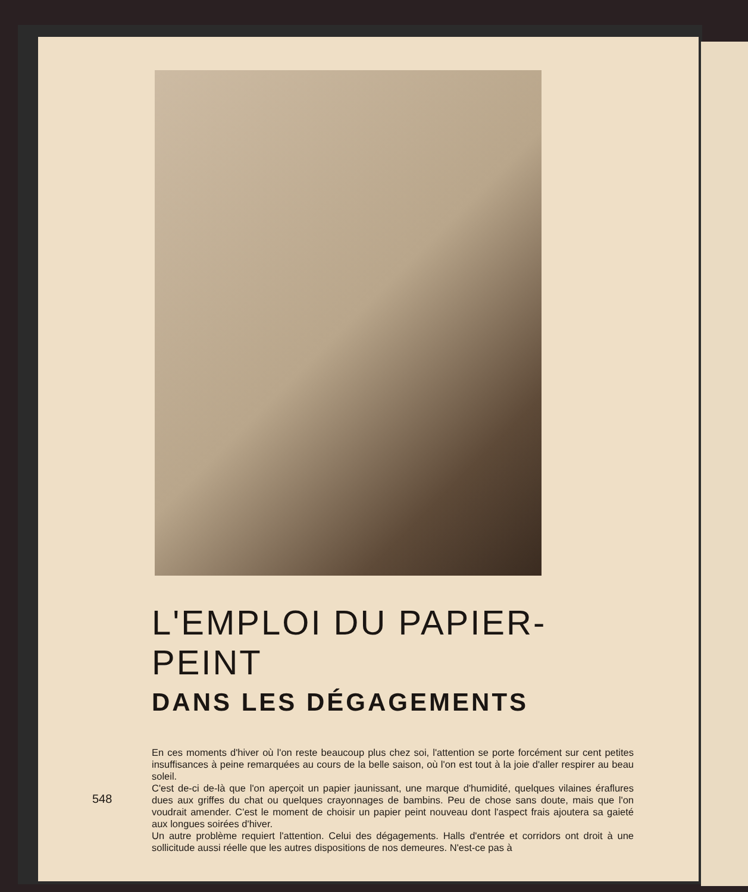L'EMPLOI DU PAPIER-PEINT
DANS LES DÉGAGEMENTS
En ces moments d'hiver où l'on reste beaucoup plus chez soi, l'attention se porte forcément sur cent petites insuffisances à peine remarquées au cours de la belle saison, où l'on est tout à la joie d'aller respirer au beau soleil.
C'est de-ci de-là que l'on aperçoit un papier jaunissant, une marque d'humidité, quelques vilaines éraflures dues aux griffes du chat ou quelques crayonnages de bambins. Peu de chose sans doute, mais que l'on voudrait amender. C'est le moment de choisir un papier peint nouveau dont l'aspect frais ajoutera sa gaieté aux longues soirées d'hiver.
Un autre problème requiert l'attention. Celui des dégagements. Halls d'entrée et corridors ont droit à une sollicitude aussi réelle que les autres dispositions de nos demeures. N'est-ce pas à
548